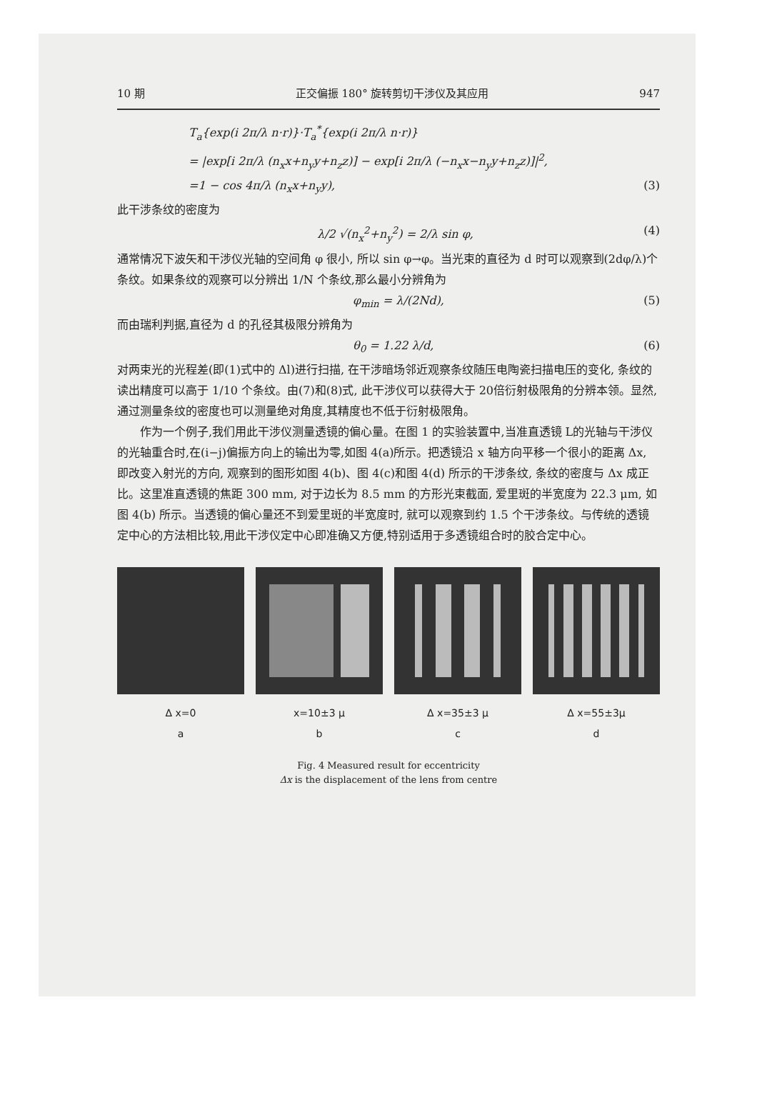10 期 正交偏振 180° 旋转剪切干涉仪及其应用 947
T<sub>a</sub>{exp(i 2π/λ n·r)}·T<sub>a</sub><sup>*</sup>{exp(i 2π/λ n·r)}
= |exp[i 2π/λ (n<sub>x</sub>x+n<sub>y</sub>y+n<sub>z</sub>z)] − exp[i 2π/λ (−n<sub>x</sub>x−n<sub>y</sub>y+n<sub>z</sub>z)]|<sup>2</sup>,
=1 − cos 4π/λ (n<sub>x</sub>x+n<sub>y</sub>y), (3)
此干涉条纹的密度为
λ/2 √(n<sub>x</sub><sup>2</sup>+n<sub>y</sub><sup>2</sup>) = 2/λ sin φ, (4)
通常情况下波矢和干涉仪光轴的空间角 φ 很小, 所以 sin φ→φ。当光束的直径为 d 时可以观察到(2dφ/λ)个条纹。如果条纹的观察可以分辨出 1/N 个条纹,那么最小分辨角为
φ<sub>min</sub> = λ/(2Nd), (5)
而由瑞利判据,直径为 d 的孔径其极限分辨角为
θ<sub>0</sub> = 1.22 λ/d, (6)
对两束光的光程差(即(1)式中的 Δl)进行扫描, 在干涉暗场邻近观察条纹随压电陶瓷扫描电压的变化, 条纹的读出精度可以高于 1/10 个条纹。由(7)和(8)式, 此干涉仪可以获得大于 20倍衍射极限角的分辨本领。显然,通过测量条纹的密度也可以测量绝对角度,其精度也不低于衍射极限角。
作为一个例子,我们用此干涉仪测量透镜的偏心量。在图 1 的实验装置中,当准直透镜 L的光轴与干涉仪的光轴重合时,在(i−j)偏振方向上的输出为零,如图 4(a)所示。把透镜沿 x 轴方向平移一个很小的距离 Δx, 即改变入射光的方向, 观察到的图形如图 4(b)、图 4(c)和图 4(d) 所示的干涉条纹, 条纹的密度与 Δx 成正比。这里准直透镜的焦距 300 mm, 对于边长为 8.5 mm 的方形光束截面, 爱里斑的半宽度为 22.3 μm, 如图 4(b) 所示。当透镜的偏心量还不到爱里斑的半宽度时, 就可以观察到约 1.5 个干涉条纹。与传统的透镜定中心的方法相比较,用此干涉仪定中心即准确又方便,特别适用于多透镜组合时的胶合定中心。
Δ x=0
a
x=10±3 μ
b
Δ x=35±3 μ
c
Δ x=55±3μ
d
Fig. 4 Measured result for eccentricity
Δx is the displacement of the lens from centre